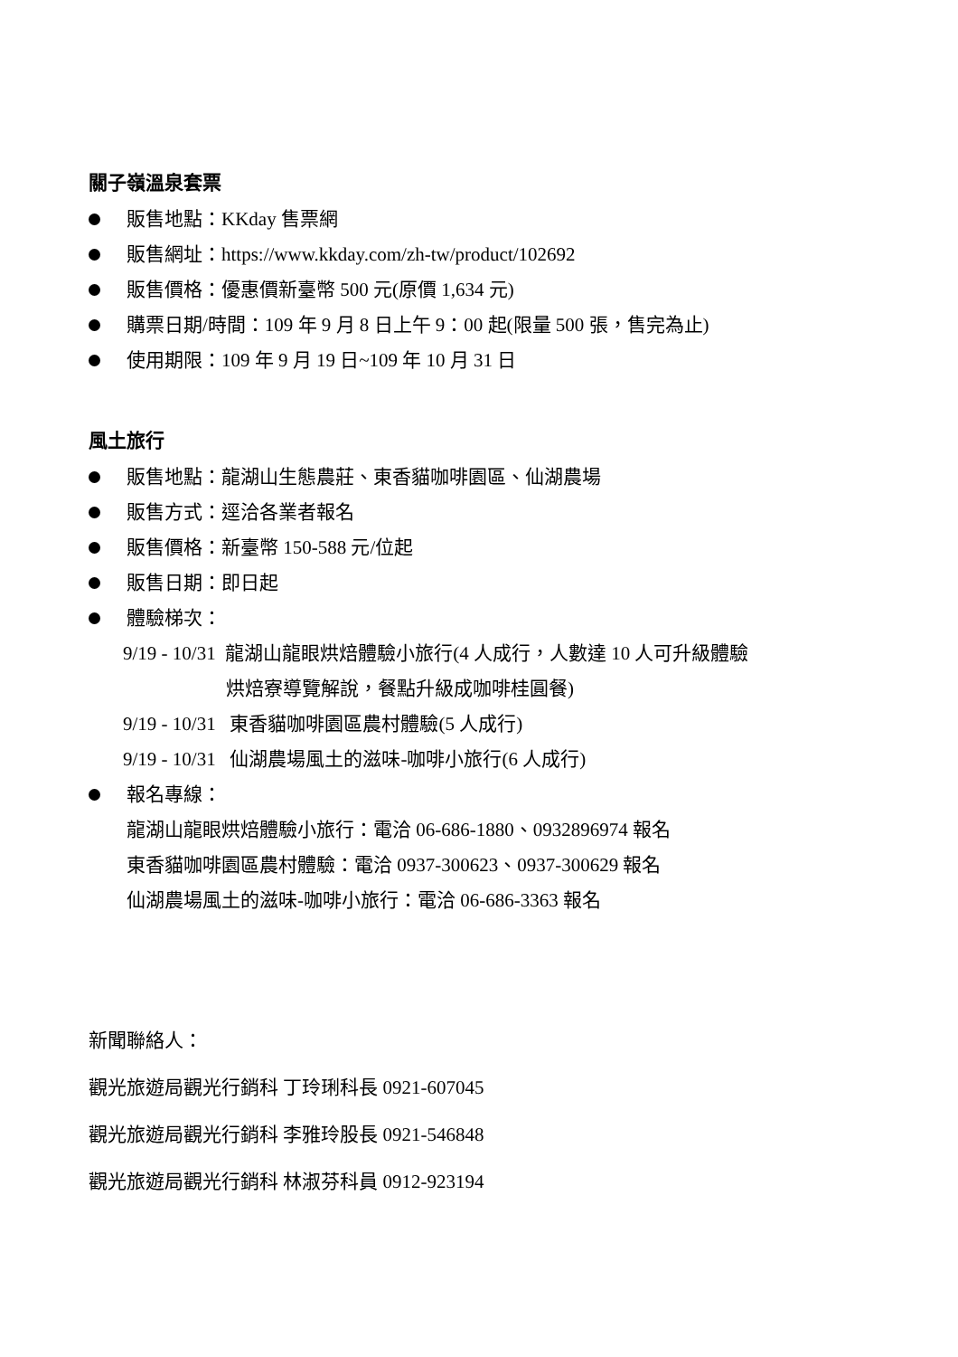關子嶺溫泉套票
販售地點：KKday 售票網
販售網址：https://www.kkday.com/zh-tw/product/102692
販售價格：優惠價新臺幣 500 元(原價 1,634 元)
購票日期/時間：109 年 9 月 8 日上午 9：00 起(限量 500 張，售完為止)
使用期限：109 年 9 月 19 日~109 年 10 月 31 日
風土旅行
販售地點：龍湖山生態農莊、東香貓咖啡園區、仙湖農場
販售方式：逕洽各業者報名
販售價格：新臺幣 150-588 元/位起
販售日期：即日起
體驗梯次：
9/19 - 10/31 龍湖山龍眼烘焙體驗小旅行(4 人成行，人數達 10 人可升級體驗
烘焙寮導覽解說，餐點升級成咖啡桂圓餐)
9/19 - 10/31 東香貓咖啡園區農村體驗(5 人成行)
9/19 - 10/31 仙湖農場風土的滋味-咖啡小旅行(6 人成行)
報名專線：
龍湖山龍眼烘焙體驗小旅行：電洽 06-686-1880、0932896974 報名
東香貓咖啡園區農村體驗：電洽 0937-300623、0937-300629 報名
仙湖農場風土的滋味-咖啡小旅行：電洽 06-686-3363 報名
新聞聯絡人：
觀光旅遊局觀光行銷科 丁玲琍科長 0921-607045
觀光旅遊局觀光行銷科 李雅玲股長 0921-546848
觀光旅遊局觀光行銷科 林淑芬科員 0912-923194